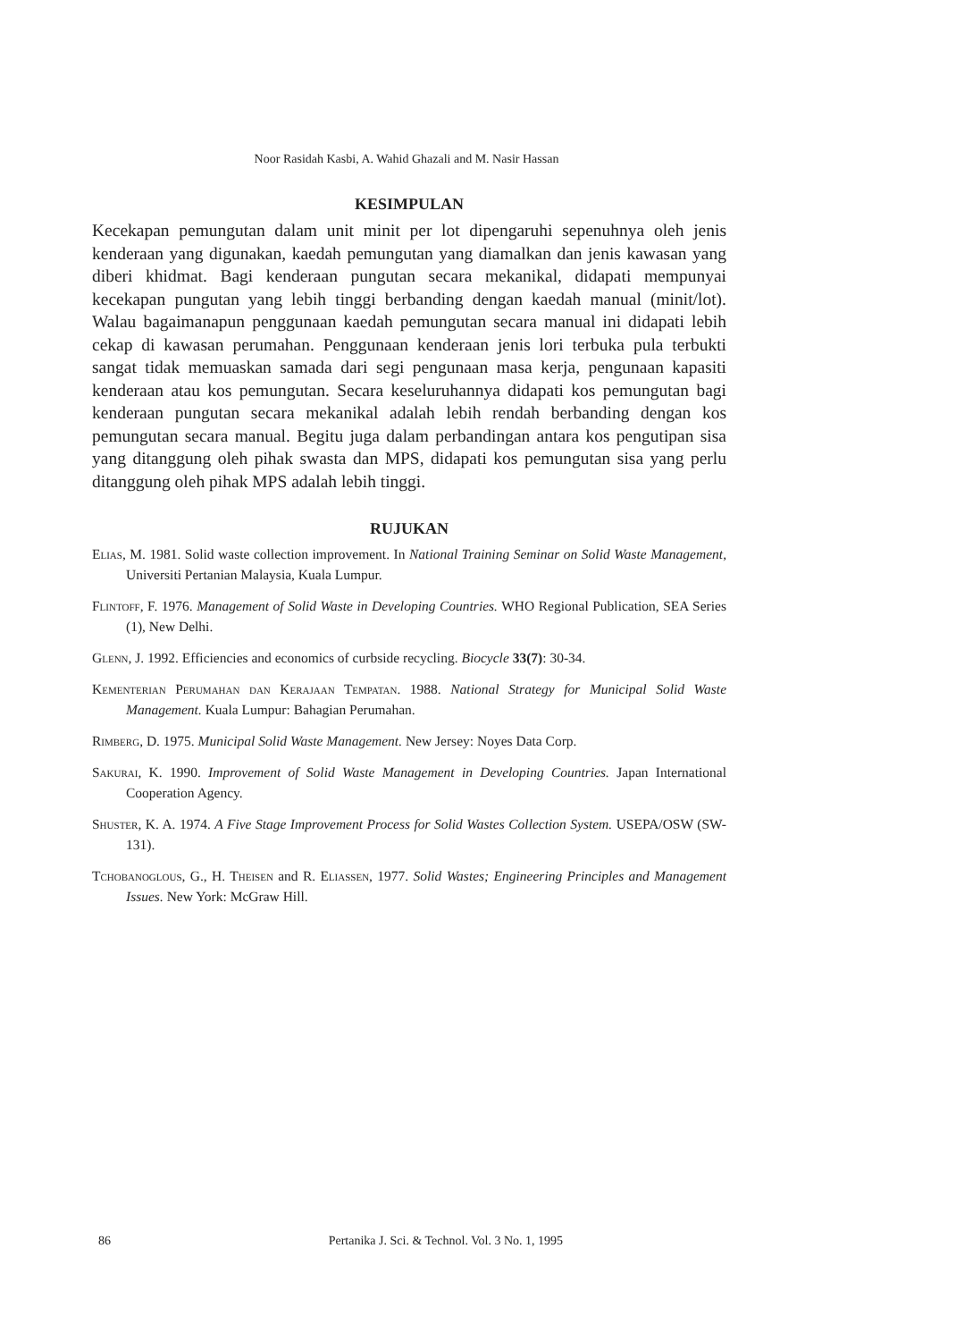Noor Rasidah Kasbi, A. Wahid Ghazali and M. Nasir Hassan
KESIMPULAN
Kecekapan pemungutan dalam unit minit per lot dipengaruhi sepenuhnya oleh jenis kenderaan yang digunakan, kaedah pemungutan yang diamalkan dan jenis kawasan yang diberi khidmat. Bagi kenderaan pungutan secara mekanikal, didapati mempunyai kecekapan pungutan yang lebih tinggi berbanding dengan kaedah manual (minit/lot). Walau bagaimanapun penggunaan kaedah pemungutan secara manual ini didapati lebih cekap di kawasan perumahan. Penggunaan kenderaan jenis lori terbuka pula terbukti sangat tidak memuaskan samada dari segi pengunaan masa kerja, pengunaan kapasiti kenderaan atau kos pemungutan. Secara keseluruhannya didapati kos pemungutan bagi kenderaan pungutan secara mekanikal adalah lebih rendah berbanding dengan kos pemungutan secara manual. Begitu juga dalam perbandingan antara kos pengutipan sisa yang ditanggung oleh pihak swasta dan MPS, didapati kos pemungutan sisa yang perlu ditanggung oleh pihak MPS adalah lebih tinggi.
RUJUKAN
Elias, M. 1981. Solid waste collection improvement. In National Training Seminar on Solid Waste Management, Universiti Pertanian Malaysia, Kuala Lumpur.
Flintoff, F. 1976. Management of Solid Waste in Developing Countries. WHO Regional Publication, SEA Series (1), New Delhi.
Glenn, J. 1992. Efficiencies and economics of curbside recycling. Biocycle 33(7): 30-34.
Kementerian Perumahan dan Kerajaan Tempatan. 1988. National Strategy for Municipal Solid Waste Management. Kuala Lumpur: Bahagian Perumahan.
Rimberg, D. 1975. Municipal Solid Waste Management. New Jersey: Noyes Data Corp.
Sakurai, K. 1990. Improvement of Solid Waste Management in Developing Countries. Japan International Cooperation Agency.
Shuster, K. A. 1974. A Five Stage Improvement Process for Solid Wastes Collection System. USEPA/OSW (SW-131).
Tchobanoglous, G., H. Theisen and R. Eliassen, 1977. Solid Wastes; Engineering Principles and Management Issues. New York: McGraw Hill.
86 Pertanika J. Sci. & Technol. Vol. 3 No. 1, 1995